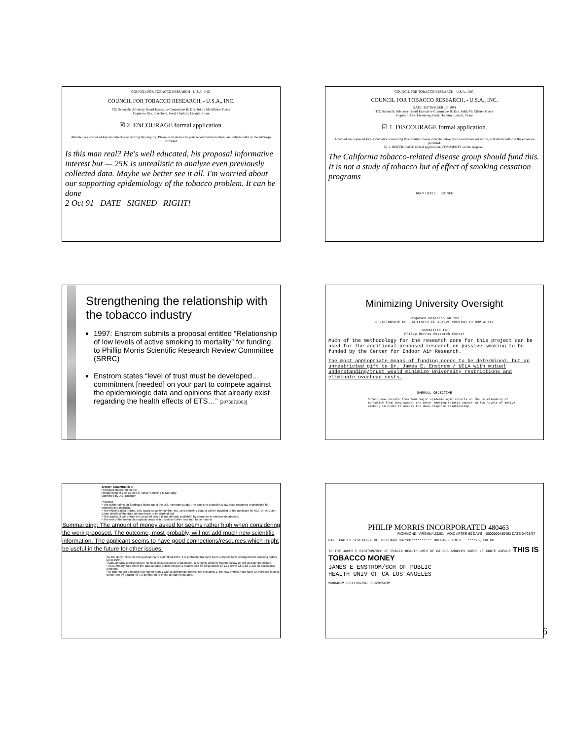COUNCIL FOR TOBACCO RESEARCH - U.S.A., INC.
COUNCIL FOR TOBACCO RESEARCH, - U.S.A., INC.
TO: Scientific Advisory Board Executive Committee B: Drs. Joklik McAllister Pierce
Copies to Drs. Eisenberg, Ford, Hanhim, Lisanti, Stone
☒ 2. ENCOURAGE formal application.
Attached are copies of key documents concerning this inquiry. Please indicate below your recommended action, and return ballot in the envelope provided.
Is this man real? He's well educated, his proposal informative interest but — 25K is unrealistic to analyze even previously collected data. Maybe we better see it all. I'm worried about our supporting epidemiology of the tobacco problem. It can be done
2 Oct 91 DATE SIGNED RIGHT!
COUNCIL FOR TOBACCO RESEARCH - U.S.A., INC.
COUNCIL FOR TOBACCO RESEARCH, - U.S.A., INC.
DATE: SEPTEMBER 13, 1991
TO: Scientific Advisory Board Executive Committee B: Drs. Jokik McAllister Pierce
Copies to Drs. Eisenberg, Ford, Hanhim, Lisanti, Stone
☑ 1. DISCOURAGE formal application.
Attached are copies of key documents concerning this inquiry. Please indicate below your recommended action, and return ballot in the envelope provided.
☑ 1. DISCOURAGE formal application. COMMENTS on the proposal:
The California tobacco-related disease group should fund this. It is not a study of tobacco but of effect of smoking cessation programs
10/4/91 DATE SIGNED
Strengthening the relationship with the tobacco industry
1997: Enstrom submits a proposal entitled “Relationship of low levels of active smoking to mortality” for funding to Phillip Morris Scientific Research Review Committee (SRRC)
Enstrom states “level of trust must be developed…commitment [needed] on your part to compete against the epidemiologic data and opinions that already exist regarding the health effects of ETS…” [2075873003]
Minimizing University Oversight
Proposed Research on the
RELATIONSHIP OF LOW LEVELS OF ACTIVE SMOKING TO MORTALITY
submitted to
Philip Morris Research Center
Much of the methodology for the research done for this project can be used for the additional proposed research on passive smoking to be funded by the Center for Indoor Air Research.
The most appropriate means of funding needs to be determined, but an unrestricted gift to Dr. James E. Enstrom / UCLA with mutual understanding/trust would minimize University restrictions and eliminate overhead costs.
OVERALL OBJECTIVE
Obtain new results from four major epidemiologic cohorts on the relationship of mortality from lung cancer and other smoking-related causes to low levels of active smoking in order to assess the dose-response relationship.
SHORT COMMENTS to
Proposed Research on the
Relationship of Low Levels of Active Smoking to Mortality
submitted by J.E. Enstrom
Proposal
• The author aims for funding a follow-up of the U.S. veterans study. The aim is to establish a low dose response relationship for smoking and mortality.
• The existing data (name, sex, social security number, etc., and smoking status) will be provided to the applicant by NCI (Dr. A. Blair). Exact details of the data release have to be worked out.
• The applicant will obtain the cause of death (if not already available) by searches in national databases.
• The rest of the research proposal deals with possible further research to be funded.
Summarizing: The amount of money asked for seems rather high when considering the work proposed. The outcome, most probably, will not add much new scientific information. The applicant seems to have good connections/resources which might be useful in the future for other issues.
As the study relies on one questionnaire submitted 1957, it is probable that over more subjects have changed their smoking habits up to 1994.
• Data already published give no clear dose/response relationship. It is highly unlikely that the follow-up will change the picture.
• As summary parameter the data already published give a relative risk for lung cancer of 1.12 (95% CI: 0.88-1.42) for occasional smokers.
• In order to get a relative risk higher than 1 with a confidence interval not including 1, the new entries must have an increase in lung tumor rate by a factor of 7.0 compared to those already evaluated.
PHILIP MORRIS INCORPORATED 480463
RICHMOND, VIRGINIA 23261 VOID AFTER 60 DAYS 0000000480463 DATE 04/23/97
PAY EXACTLY SEVENTY-FIVE THOUSAND 00/100********** DOLLARS CENTS ****75,000.00
TO THE JAMES E ENSTROM/SCH OF PUBLIC HEALTH UNIV OF CA LOS ANGELES 10833 LE CONTE AVENUE THIS IS TOBACCO MONEY
JAMES E ENSTROM/SCH OF PUBLIC
HEALTH UNIV OF CA LOS ANGELES
⑈480463⑈ ⑆031100209⑆ 388291561⑈
6